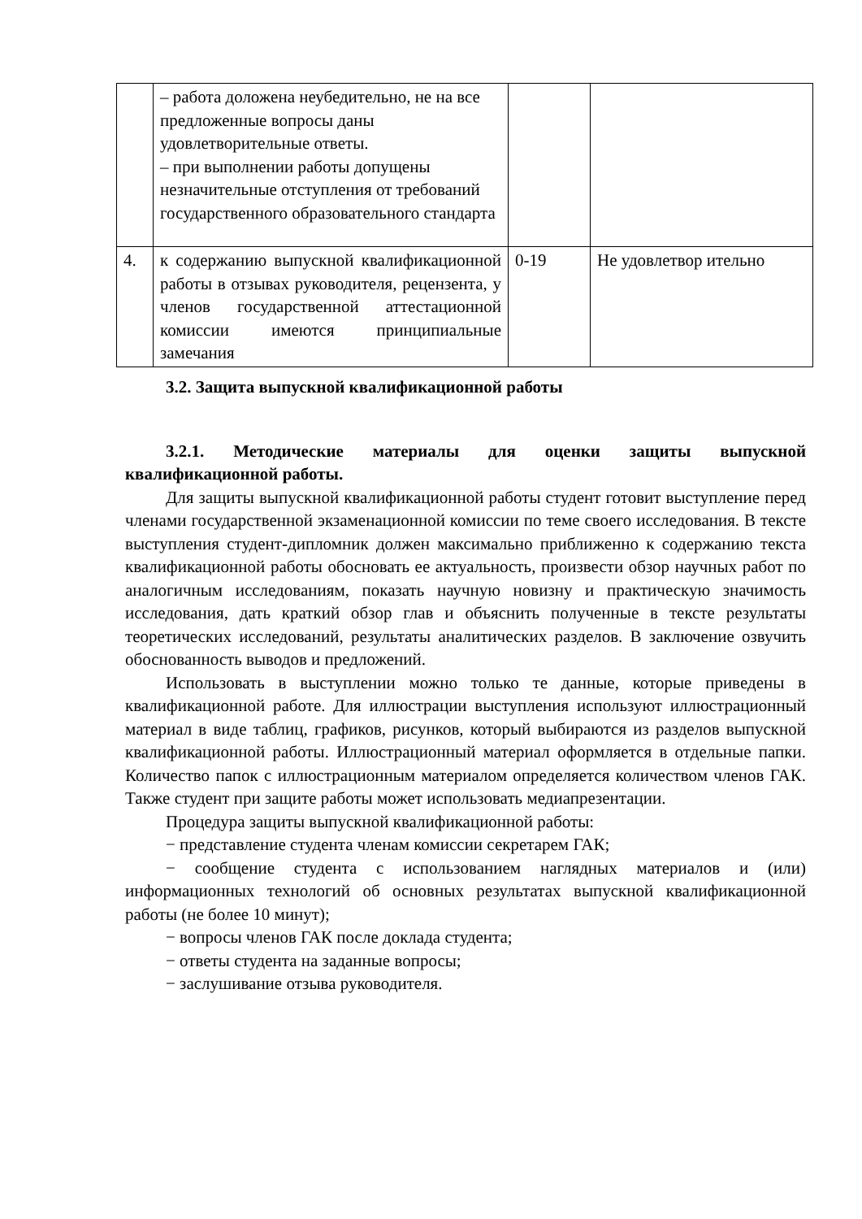| | – работа доложена неубедительно, не на все предложенные вопросы даны удовлетворительные ответы. – при выполнении работы допущены незначительные отступления от требований государственного образовательного стандарта | | |
| 4. | к содержанию выпускной квалификационной работы в отзывах руководителя, рецензента, у членов государственной аттестационной комиссии имеются принципиальные замечания | 0-19 | Не удовлетвор ительно |
3.2. Защита выпускной квалификационной работы
3.2.1. Методические материалы для оценки защиты выпускной квалификационной работы.
Для защиты выпускной квалификационной работы студент готовит выступление перед членами государственной экзаменационной комиссии по теме своего исследования. В тексте выступления студент-дипломник должен максимально приближенно к содержанию текста квалификационной работы обосновать ее актуальность, произвести обзор научных работ по аналогичным исследованиям, показать научную новизну и практическую значимость исследования, дать краткий обзор глав и объяснить полученные в тексте результаты теоретических исследований, результаты аналитических разделов. В заключение озвучить обоснованность выводов и предложений.
Использовать в выступлении можно только те данные, которые приведены в квалификационной работе. Для иллюстрации выступления используют иллюстрационный материал в виде таблиц, графиков, рисунков, который выбираются из разделов выпускной квалификационной работы. Иллюстрационный материал оформляется в отдельные папки. Количество папок с иллюстрационным материалом определяется количеством членов ГАК. Также студент при защите работы может использовать медиапрезентации.
Процедура защиты выпускной квалификационной работы:
− представление студента членам комиссии секретарем ГАК;
− сообщение студента с использованием наглядных материалов и (или) информационных технологий об основных результатах выпускной квалификационной работы (не более 10 минут);
− вопросы членов ГАК после доклада студента;
− ответы студента на заданные вопросы;
− заслушивание отзыва руководителя.